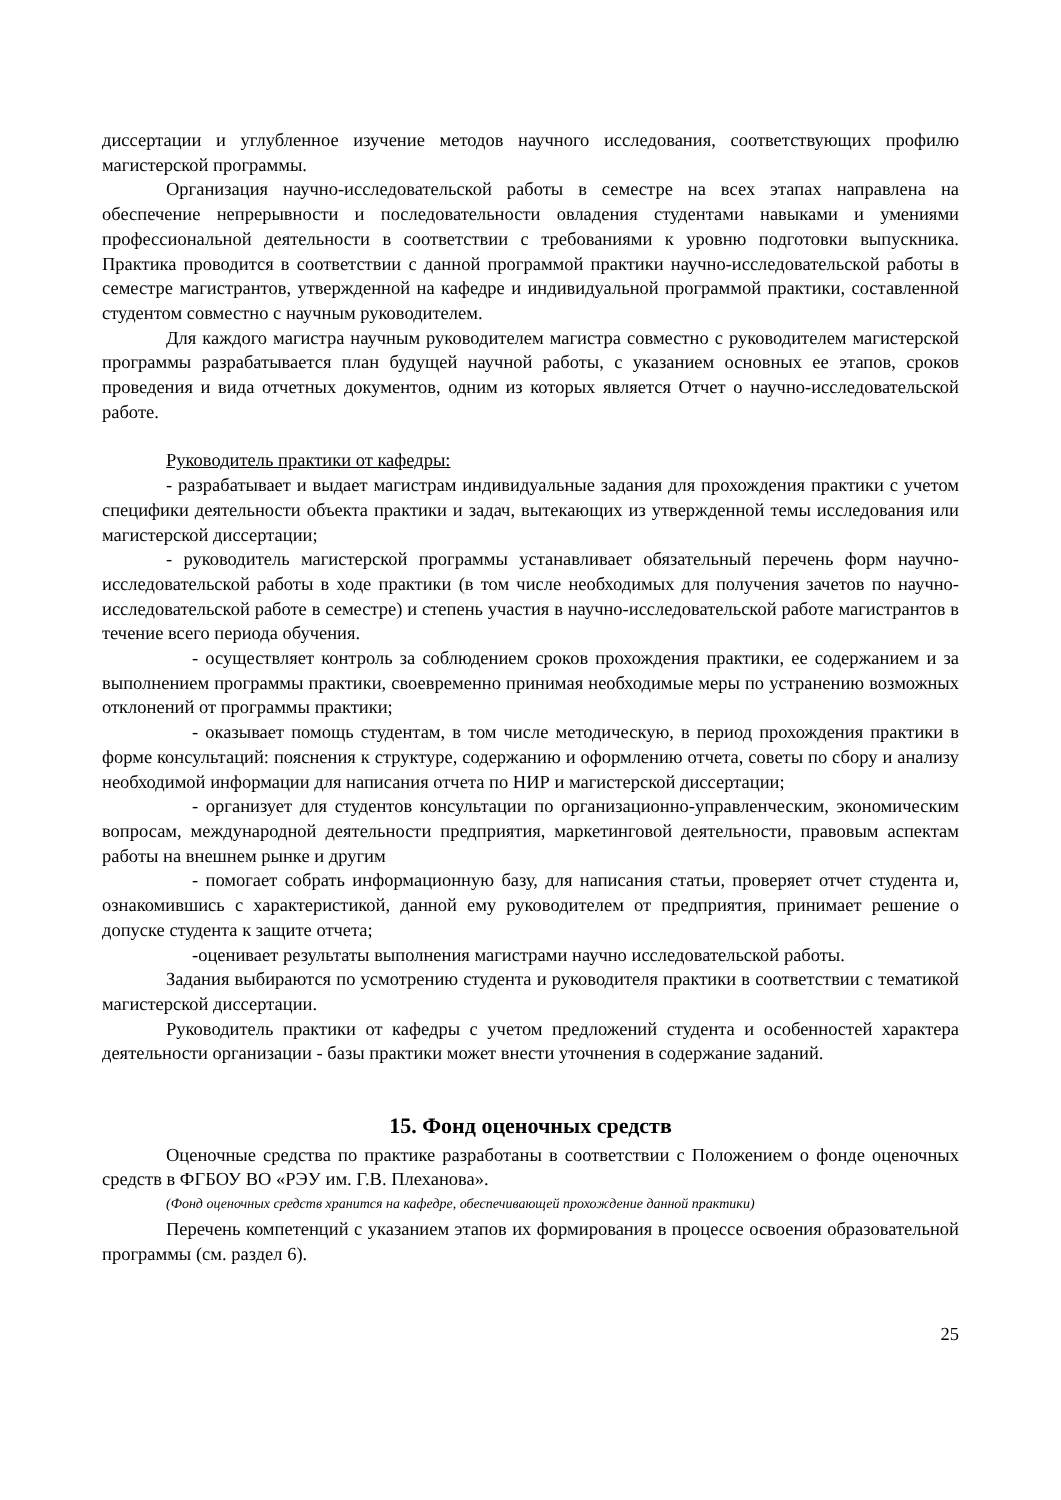диссертации и углубленное изучение методов научного исследования, соответствующих профилю магистерской программы.
Организация научно-исследовательской работы в семестре на всех этапах направлена на обеспечение непрерывности и последовательности овладения студентами навыками и умениями профессиональной деятельности в соответствии с требованиями к уровню подготовки выпускника. Практика проводится в соответствии с данной программой практики научно-исследовательской работы в семестре магистрантов, утвержденной на кафедре и индивидуальной программой практики, составленной студентом совместно с научным руководителем.
Для каждого магистра научным руководителем магистра совместно с руководителем магистерской программы разрабатывается план будущей научной работы, с указанием основных ее этапов, сроков проведения и вида отчетных документов, одним из которых является Отчет о научно-исследовательской работе.
Руководитель практики от кафедры:
- разрабатывает и выдает магистрам индивидуальные задания для прохождения практики с учетом специфики деятельности объекта практики и задач, вытекающих из утвержденной темы исследования или магистерской диссертации;
- руководитель магистерской программы устанавливает обязательный перечень форм научно-исследовательской работы в ходе практики (в том числе необходимых для получения зачетов по научно-исследовательской работе в семестре) и степень участия в научно-исследовательской работе магистрантов в течение всего периода обучения.
- осуществляет контроль за соблюдением сроков прохождения практики, ее содержанием и за выполнением программы практики, своевременно принимая необходимые меры по устранению возможных отклонений от программы практики;
- оказывает помощь студентам, в том числе методическую, в период прохождения практики в форме консультаций: пояснения к структуре, содержанию и оформлению отчета, советы по сбору и анализу необходимой информации для написания отчета по НИР и магистерской диссертации;
- организует для студентов консультации по организационно-управленческим, экономическим вопросам, международной деятельности предприятия, маркетинговой деятельности, правовым аспектам работы на внешнем рынке и другим
- помогает собрать информационную базу, для написания статьи, проверяет отчет студента и, ознакомившись с характеристикой, данной ему руководителем от предприятия, принимает решение о допуске студента к защите отчета;
-оценивает результаты выполнения магистрами научно исследовательской работы.
Задания выбираются по усмотрению студента и руководителя практики в соответствии с тематикой магистерской диссертации.
Руководитель практики от кафедры с учетом предложений студента и особенностей характера деятельности организации - базы практики может внести уточнения в содержание заданий.
15. Фонд оценочных средств
Оценочные средства по практике разработаны в соответствии с Положением о фонде оценочных средств в ФГБОУ ВО «РЭУ им. Г.В. Плеханова».
(Фонд оценочных средств хранится на кафедре, обеспечивающей прохождение данной практики)
Перечень компетенций с указанием этапов их формирования в процессе освоения образовательной программы (см. раздел 6).
25